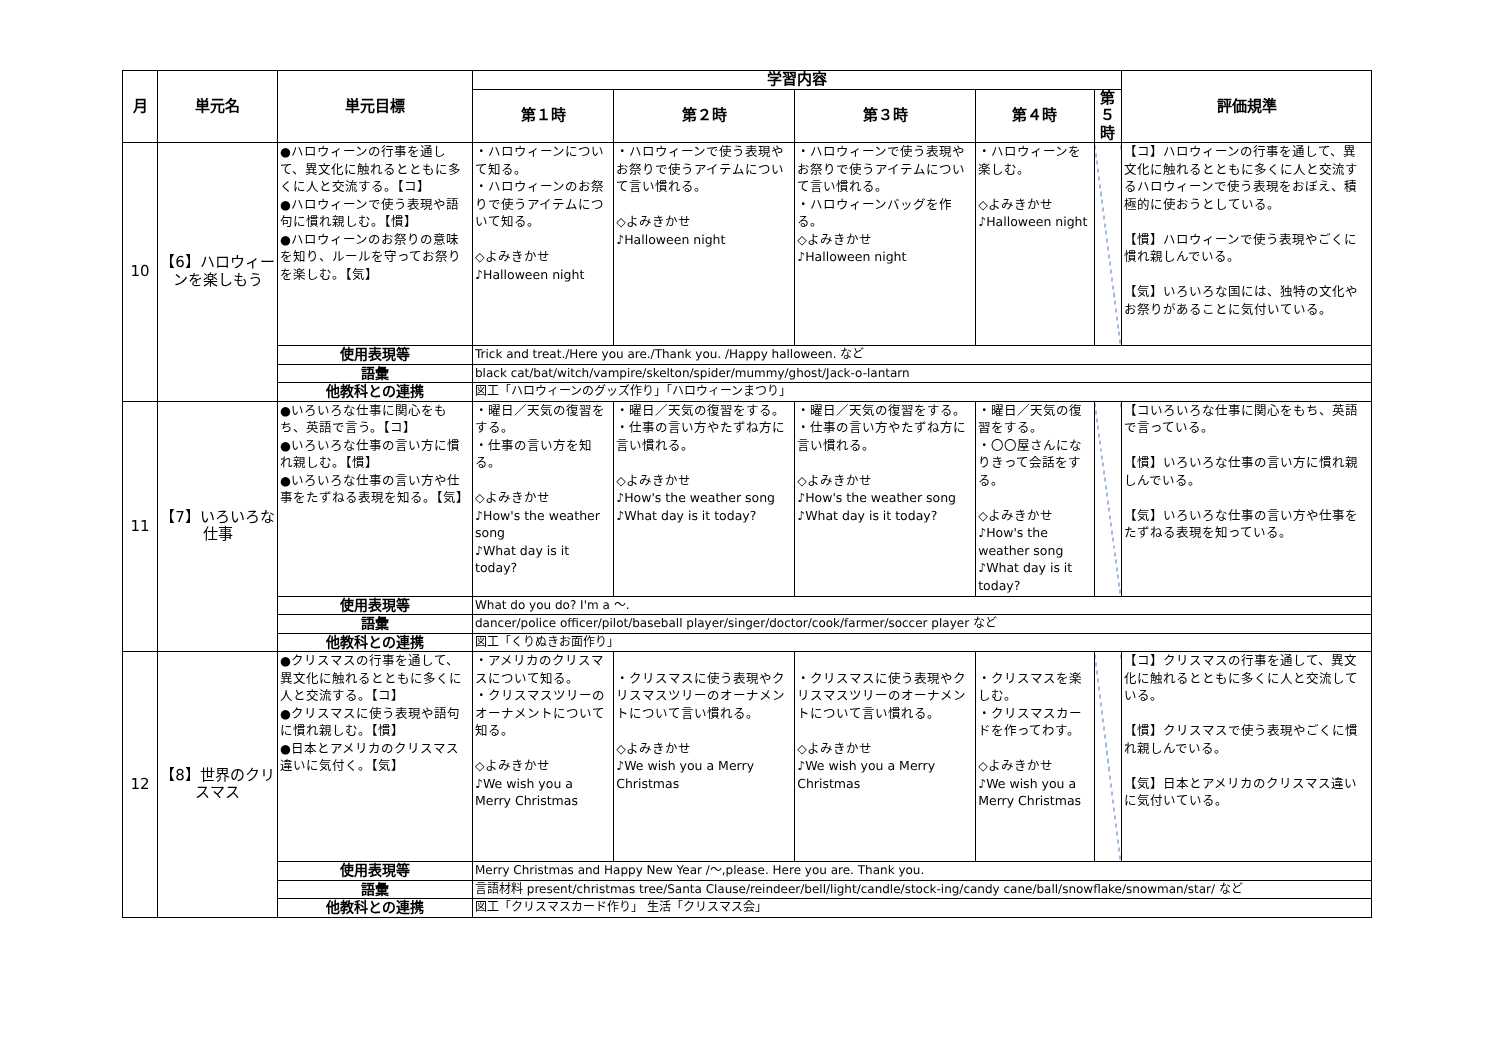| 月 | 単元名 | 単元目標 | 学習内容 | | | | | 評価規準 |
| --- | --- | --- | --- | --- | --- | --- | --- | --- |
| | | | 第１時 | 第２時 | 第３時 | 第４時 | 第５時 | |
| 10 | 【6】ハロウィーンを楽しもう | ●ハロウィーンの行事を通して、異文化に触れるとともに多くに人と交流する。【コ】 ●ハロウィーンで使う表現や語句に慣れ親しむ。【慣】 ●ハロウィーンのお祭りの意味を知り、ルールを守ってお祭りを楽しむ。【気】 | ・ハロウィーンについて知る。 ・ハロウィーンのお祭りで使うアイテムについて知る。 ◇よみきかせ ♪Halloween night | ・ハロウィーンで使う表現やお祭りで使うアイテムについて言い慣れる。 ◇よみきかせ ♪Halloween night | ・ハロウィーンで使う表現やお祭りで使うアイテムについて言い慣れる。 ・ハロウィーンバッグを作る。 ◇よみきかせ ♪Halloween night | ・ハロウィーンを楽しむ。 ◇よみきかせ ♪Halloween night | | 【コ】ハロウィーンの行事を通して、異文化に触れるとともに多くに人と交流するハロウィーンで使う表現をおぼえ、積極的に使おうとしている。 【慣】ハロウィーンで使う表現やごくに慣れ親しんでいる。 【気】いろいろな国には、独特の文化やお祭りがあることに気付いている。 |
| | | 使用表現等 | Trick and treat./Here you are./Thank you. /Happy halloween. など | | | | | |
| | | 語彙 | black cat/bat/witch/vampire/skelton/spider/mummy/ghost/Jack-o-lantarn | | | | | |
| | | 他教科との連携 | 図工「ハロウィーンのグッズ作り」「ハロウィーンまつり」 | | | | | |
| 11 | 【7】いろいろな仕事 | ●いろいろな仕事に関心をもち、英語で言う。【コ】 ●いろいろな仕事の言い方に慣れ親しむ。【慣】 ●いろいろな仕事の言い方や仕事をたずねる表現を知る。【気】 | ・曜日／天気の復習をする。 ・仕事の言い方を知る。 ◇よみきかせ ♪How's the weather song ♪What day is it today? | ・曜日／天気の復習をする。 ・仕事の言い方やたずね方に言い慣れる。 ◇よみきかせ ♪How's the weather song ♪What day is it today? | ・曜日／天気の復習をする。 ・仕事の言い方やたずね方に言い慣れる。 ◇よみきかせ ♪How's the weather song ♪What day is it today? | ・曜日／天気の復習をする。 ・〇〇屋さんになりきって会話をする。 ◇よみきかせ ♪How's the weather song ♪What day is it today? | | 【コいろいろな仕事に関心をもち、英語で言っている。 【慣】いろいろな仕事の言い方に慣れ親しんでいる。 【気】いろいろな仕事の言い方や仕事をたずねる表現を知っている。 |
| | | 使用表現等 | What do you do? I'm a 〜. | | | | | |
| | | 語彙 | dancer/police officer/pilot/baseball player/singer/doctor/cook/farmer/soccer player など | | | | | |
| | | 他教科との連携 | 図工「くりぬきお面作り」 | | | | | |
| 12 | 【8】世界のクリスマス | ●クリスマスの行事を通して、異文化に触れるとともに多くに人と交流する。【コ】 ●クリスマスに使う表現や語句に慣れ親しむ。【慣】 ●日本とアメリカのクリスマス違いに気付く。【気】 | ・アメリカのクリスマスについて知る。 ・クリスマスツリーのオーナメントについて知る。 ◇よみきかせ ♪We wish you a Merry Christmas | ・クリスマスに使う表現やクリスマスツリーのオーナメントについて言い慣れる。 ◇よみきかせ ♪We wish you a Merry Christmas | ・クリスマスに使う表現やクリスマスツリーのオーナメントについて言い慣れる。 ◇よみきかせ ♪We wish you a Merry Christmas | ・クリスマスを楽しむ。 ・クリスマスカードを作ってわす。 ◇よみきかせ ♪We wish you a Merry Christmas | | 【コ】クリスマスの行事を通して、異文化に触れるとともに多くに人と交流している。 【慣】クリスマスで使う表現やごくに慣れ親しんでいる。 【気】日本とアメリカのクリスマス違いに気付いている。 |
| | | 使用表現等 | Merry Christmas and Happy New Year /〜,please. Here you are. Thank you. | | | | | |
| | | 語彙 | 言語材料 present/christmas tree/Santa Clause/reindeer/bell/light/candle/stock-ing/candy cane/ball/snowflake/snowman/star/ など | | | | | |
| | | 他教科との連携 | 図工「クリスマスカード作り」 生活「クリスマス会」 | | | | | |